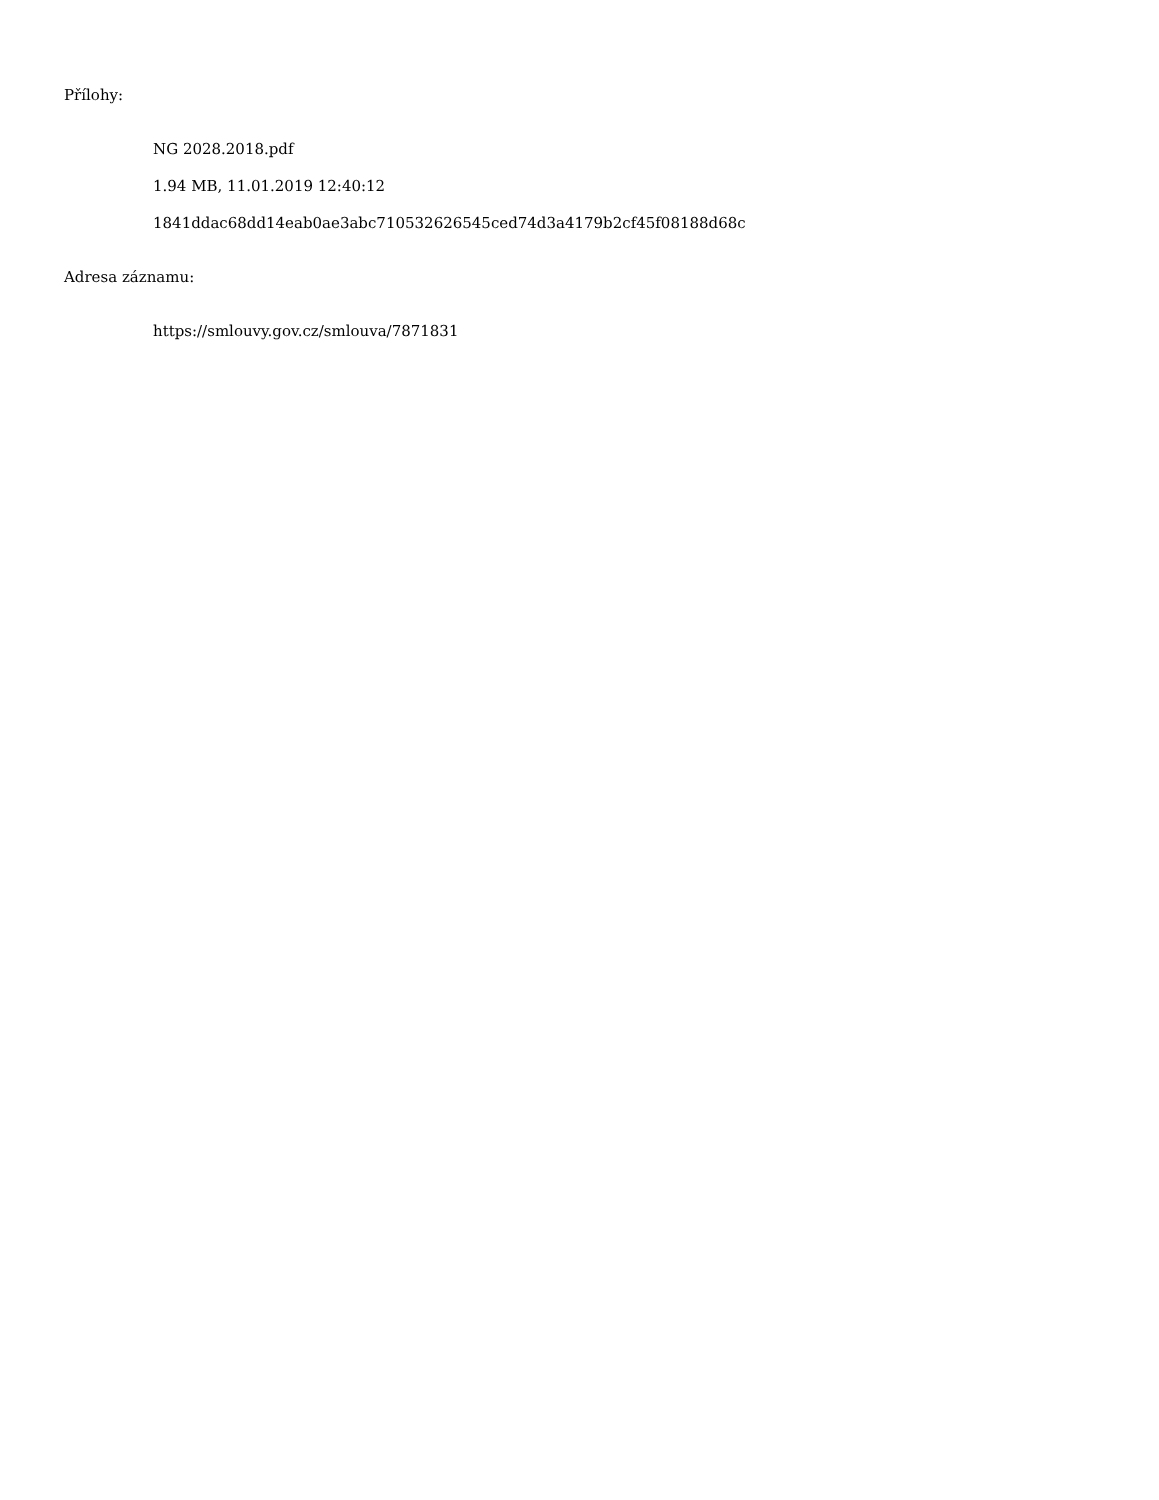Přílohy:
NG 2028.2018.pdf
1.94 MB, 11.01.2019 12:40:12
1841ddac68dd14eab0ae3abc710532626545ced74d3a4179b2cf45f08188d68c
Adresa záznamu:
https://smlouvy.gov.cz/smlouva/7871831